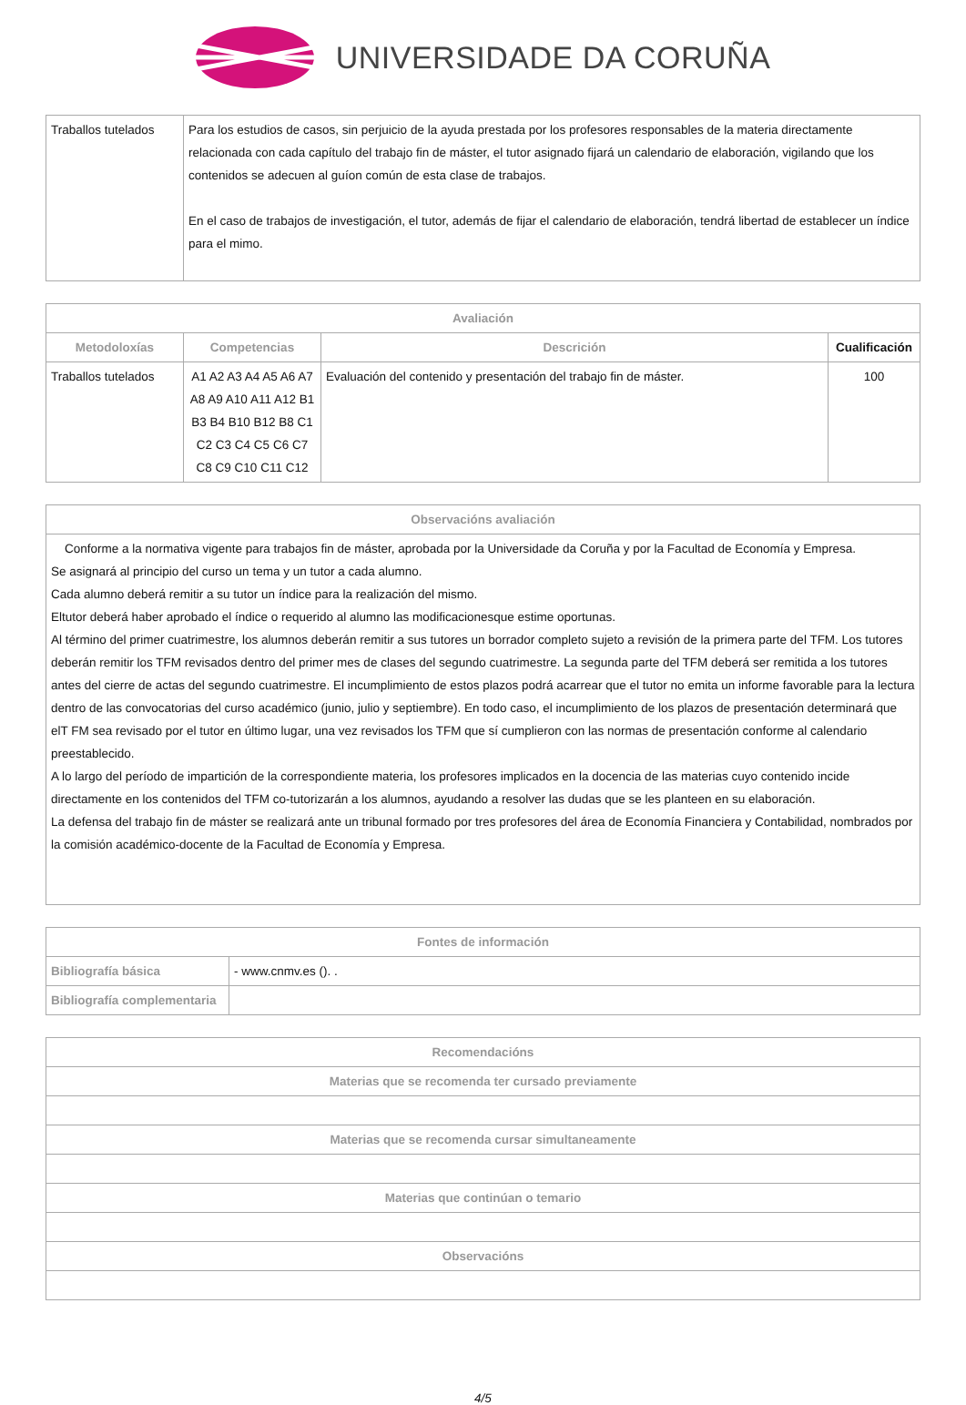UNIVERSIDADE DA CORUÑA
| Traballos tutelados | Para los estudios de casos, sin perjuicio de la ayuda prestada por los profesores responsables de la materia directamente relacionada con cada capítulo del trabajo fin de máster, el tutor asignado fijará un calendario de elaboración, vigilando que los contenidos se adecuen al guíon común de esta clase de trabajos. En el caso de trabajos de investigación, el tutor, además de fijar el calendario de elaboración, tendrá libertad de establecer un índice para el mimo. |
| Avaliación | | | |
| --- | --- | --- | --- |
| Metodoloxías | Competencias | Descrición | Cualificación |
| Traballos tutelados | A1 A2 A3 A4 A5 A6 A7 A8 A9 A10 A11 A12 B1 B3 B4 B10 B12 B8 C1 C2 C3 C4 C5 C6 C7 C8 C9 C10 C11 C12 | Evaluación del contenido y presentación del trabajo fin de máster. | 100 |
| Observacións avaliación |
| --- |
| Conforme a la normativa vigente para trabajos fin de máster, aprobada por la Universidade da Coruña y por la Facultad de Economía y Empresa. Se asignará al principio del curso un tema y un tutor a cada alumno. Cada alumno deberá remitir a su tutor un índice para la realización del mismo. Eltutor deberá haber aprobado el índice o requerido al alumno las modificacionesque estime oportunas. Al término del primer cuatrimestre, los alumnos deberán remitir a sus tutores un borrador completo sujeto a revisión de la primera parte del TFM. Los tutores deberán remitir los TFM revisados dentro del primer mes de clases del segundo cuatrimestre. La segunda parte del TFM deberá ser remitida a los tutores antes del cierre de actas del segundo cuatrimestre. El incumplimiento de estos plazos podrá acarrear que el tutor no emita un informe favorable para la lectura dentro de las convocatorias del curso académico (junio, julio y septiembre). En todo caso, el incumplimiento de los plazos de presentación determinará que elT FM sea revisado por el tutor en último lugar, una vez revisados los TFM que sí cumplieron con las normas de presentación conforme al calendario preestablecido. A lo largo del período de impartición de la correspondiente materia, los profesores implicados en la docencia de las materias cuyo contenido incide directamente en los contenidos del TFM co-tutorizarán a los alumnos, ayudando a resolver las dudas que se les planteen en su elaboración. La defensa del trabajo fin de máster se realizará ante un tribunal formado por tres profesores del área de Economía Financiera y Contabilidad, nombrados por la comisión académico-docente de la Facultad de Economía y Empresa. |
| Fontes de información | |
| --- | --- |
| Bibliografía básica | - www.cnmv.es (). . |
| Bibliografía complementaria | |
| Recomendacións |
| --- |
| Materias que se recomenda ter cursado previamente |
| Materias que se recomenda cursar simultaneamente |
| Materias que continúan o temario |
| Observacións |
4/5